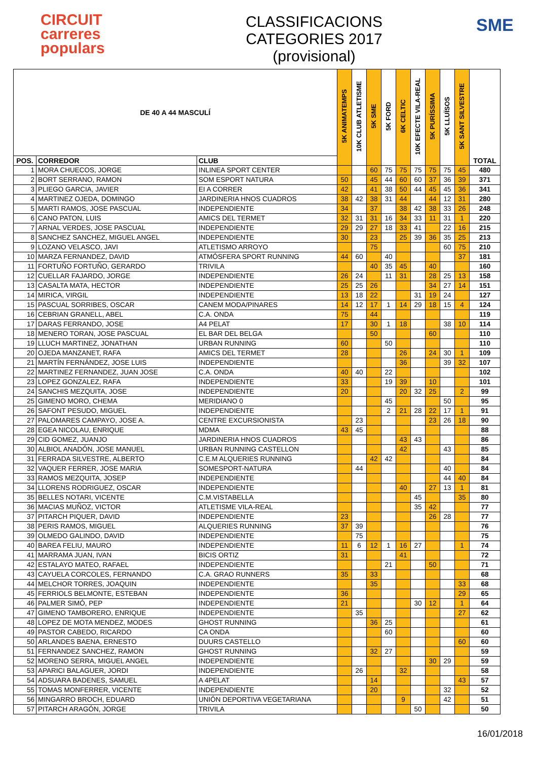CIRCUIT
carreres
populars
CLASSIFICACIONS
CATEGORIES 2017
(provisional)
SME
| DE 40 A 44 MASCULÍ | | | 5K ANIMATEMPS | 10K CLUB ATLETISME | 5K SME | 5K FORD | 6K CELTIC | 10K EFECTE VILA-REAL | 5K PURÍSSIMA | 5K LLUÏSOS | 5K SANT SILVESTRE | TOTAL |
| --- | --- | --- | --- | --- | --- | --- | --- | --- | --- | --- | --- | --- |
| POS. | CORREDOR | CLUB | | | | | | | | | | |
| 1 | MORA CHUECOS, JORGE | INLINEA SPORT CENTER | | | 60 | 75 | 75 | 75 | 75 | 75 | 45 | 480 |
| 2 | BORT SERRANO, RAMON | SOM ESPORT NATURA | 50 | | 45 | 44 | 60 | 60 | 37 | 36 | 39 | 371 |
| 3 | PLIEGO GARCIA, JAVIER | EI A CORRER | 42 | | 41 | 38 | 50 | 44 | 45 | 45 | 36 | 341 |
| 4 | MARTINEZ OJEDA, DOMINGO | JARDINERIA HNOS CUADROS | 38 | 42 | 38 | 31 | 44 | | 44 | 12 | 31 | 280 |
| 5 | MARTI RAMOS, JOSE PASCUAL | INDEPENDIENTE | 34 | | 37 | | 38 | 42 | 38 | 33 | 26 | 248 |
| 6 | CANO PATON, LUIS | AMICS DEL TERMET | 32 | 31 | 31 | 16 | 34 | 33 | 11 | 31 | 1 | 220 |
| 7 | ARNAL VERDES, JOSE PASCUAL | INDEPENDIENTE | 29 | 29 | 27 | 18 | 33 | 41 | | 22 | 16 | 215 |
| 8 | SANCHEZ SANCHEZ, MIGUEL ANGEL | INDEPENDIENTE | 30 | | 23 | | 25 | 39 | 36 | 35 | 25 | 213 |
| 9 | LOZANO VELASCO, JAVI | ATLETISMO ARROYO | | | 75 | | | | | 60 | 75 | 210 |
| 10 | MARZA FERNANDEZ, DAVID | ATMÓSFERA SPORT RUNNING | 44 | 60 | | 40 | | | | | 37 | 181 |
| 11 | FORTUÑO FORTUÑO, GERARDO | TRIVILA | | | 40 | 35 | 45 | | 40 | | | 160 |
| 12 | CUELLAR FAJARDO, JORGE | INDEPENDIENTE | 26 | 24 | | 11 | 31 | | 28 | 25 | 13 | 158 |
| 13 | CASALTA MATA, HECTOR | INDEPENDIENTE | 25 | 25 | 26 | | | | 34 | 27 | 14 | 151 |
| 14 | MIRICA, VIRGIL | INDEPENDIENTE | 13 | 18 | 22 | | | 31 | 19 | 24 | | 127 |
| 15 | PASCUAL SORRIBES, OSCAR | CANEM MODA/PINARES | 14 | 12 | 17 | 1 | 14 | 29 | 18 | 15 | 4 | 124 |
| 16 | CEBRIAN GRANELL, ABEL | C.A. ONDA | 75 | | 44 | | | | | | | 119 |
| 17 | DARAS FERRANDO, JOSE | A4 PELAT | 17 | | 30 | 1 | 18 | | | 38 | 10 | 114 |
| 18 | MENERO TORAN, JOSE PASCUAL | EL BAR DEL BELGA | | | 50 | | | | 60 | | | 110 |
| 19 | LLUCH MARTINEZ, JONATHAN | URBAN RUNNING | 60 | | | 50 | | | | | | 110 |
| 20 | OJEDA MANZANET, RAFA | AMICS DEL TERMET | 28 | | | | 26 | | 24 | 30 | 1 | 109 |
| 21 | MARTÍN FERNÁNDEZ, JOSE LUIS | INDEPENDIENTE | | | | | 36 | | | 39 | 32 | 107 |
| 22 | MARTINEZ FERNANDEZ, JUAN JOSE | C.A. ONDA | 40 | 40 | | 22 | | | | | | 102 |
| 23 | LOPEZ GONZALEZ, RAFA | INDEPENDIENTE | 33 | | | 19 | 39 | | 10 | | | 101 |
| 24 | SANCHIS MEZQUITA, JOSE | INDEPENDIENTE | 20 | | | | 20 | 32 | 25 | | 2 | 99 |
| 25 | GIMENO MORO, CHEMA | MERIDIANO 0 | | | | 45 | | | | 50 | | 95 |
| 26 | SAFONT PESUDO, MIGUEL | INDEPENDIENTE | | | | 2 | 21 | 28 | 22 | 17 | 1 | 91 |
| 27 | PALOMARES CAMPAYO, JOSE A. | CENTRE EXCURSIONISTA | | 23 | | | | | 23 | 26 | 18 | 90 |
| 28 | EGEA NICOLAU, ENRIQUE | MDMA | 43 | 45 | | | | | | | | 88 |
| 29 | CID GOMEZ, JUANJO | JARDINERIA HNOS CUADROS | | | | | 43 | 43 | | | | 86 |
| 30 | ALBIOL ANADÓN, JOSE MANUEL | URBAN RUNNING CASTELLON | | | | | 42 | | | 43 | | 85 |
| 31 | FERRADA SILVESTRE, ALBERTO | C.E.M ALQUERIES RUNNING | | | 42 | 42 | | | | | | 84 |
| 32 | VAQUER FERRER, JOSE MARIA | SOMESPORT-NATURA | | 44 | | | | | | 40 | | 84 |
| 33 | RAMOS MEZQUITA, JOSEP | INDEPENDIENTE | | | | | | | | 44 | 40 | 84 |
| 34 | LLORENS RODRIGUEZ, OSCAR | INDEPENDIENTE | | | | | 40 | | 27 | 13 | 1 | 81 |
| 35 | BELLES NOTARI, VICENTE | C.M.VISTABELLA | | | | | | 45 | | | 35 | 80 |
| 36 | MACIAS MUÑOZ, VICTOR | ATLETISME VILA-REAL | | | | | | 35 | 42 | | | 77 |
| 37 | PITARCH PIQUER, DAVID | INDEPENDIENTE | 23 | | | | | | 26 | 28 | | 77 |
| 38 | PERIS RAMOS, MIGUEL | ALQUERIES RUNNING | 37 | 39 | | | | | | | | 76 |
| 39 | OLMEDO GALINDO, DAVID | INDEPENDIENTE | | 75 | | | | | | | | 75 |
| 40 | BAREA FELIU, MAURO | INDEPENDIENTE | 11 | 6 | 12 | 1 | 16 | 27 | | | 1 | 74 |
| 41 | MARRAMA JUAN, IVAN | BICIS ORTIZ | 31 | | | | 41 | | | | | 72 |
| 42 | ESTALAYO MATEO, RAFAEL | INDEPENDIENTE | | | | 21 | | | 50 | | | 71 |
| 43 | CAYUELA CORCOLES, FERNANDO | C.A. GRAO RUNNERS | 35 | | 33 | | | | | | | 68 |
| 44 | MELCHOR TORRES, JOAQUIN | INDEPENDIENTE | | | 35 | | | | | | 33 | 68 |
| 45 | FERRIOLS BELMONTE, ESTEBAN | INDEPENDIENTE | 36 | | | | | | | | 29 | 65 |
| 46 | PALMER SIMÓ, PEP | INDEPENDIENTE | 21 | | | | | 30 | 12 | | 1 | 64 |
| 47 | GIMENO TAMBORERO, ENRIQUE | INDEPENDIENTE | | 35 | | | | | | | 27 | 62 |
| 48 | LOPEZ DE MOTA MENDEZ, MODES | GHOST RUNNING | | | 36 | 25 | | | | | | 61 |
| 49 | PASTOR CABEDO, RICARDO | CA ONDA | | | | 60 | | | | | | 60 |
| 50 | ARLANDES BAENA, ERNESTO | DUURS CASTELLO | | | | | | | | | 60 | 60 |
| 51 | FERNANDEZ SANCHEZ, RAMON | GHOST RUNNING | | | 32 | 27 | | | | | | 59 |
| 52 | MORENO SERRA, MIGUEL ANGEL | INDEPENDIENTE | | | | | | | 30 | 29 | | 59 |
| 53 | APARICI BALAGUER, JORDI | INDEPENDIENTE | | 26 | | | 32 | | | | | 58 |
| 54 | ADSUARA BADENES, SAMUEL | A 4PELAT | | | 14 | | | | | | 43 | 57 |
| 55 | TOMAS MONFERRER, VICENTE | INDEPENDIENTE | | | 20 | | | | | 32 | | 52 |
| 56 | MINGARRO BROCH, EDUARD | UNIÓN DEPORTIVA VEGETARIANA | | | | | 9 | | | 42 | | 51 |
| 57 | PITARCH ARAGÓN, JORGE | TRIVILA | | | | | | 50 | | | | 50 |
16/01/2018